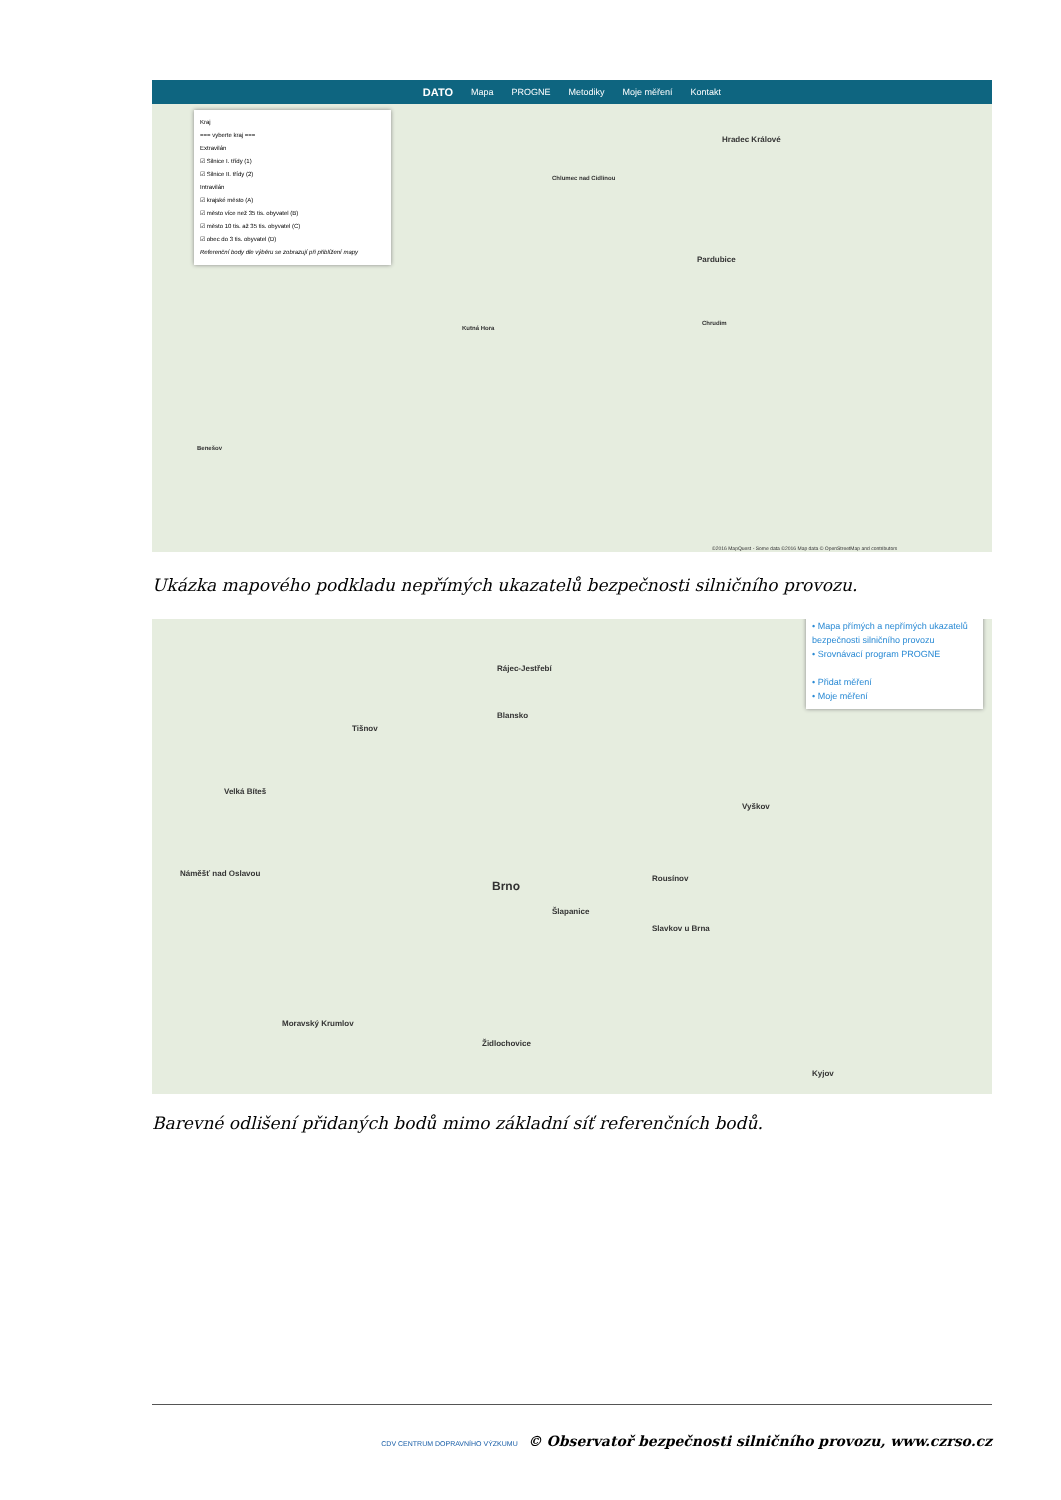DATO Mapa PROGNE Metodiky Moje měření Kontakt
Kraj
=== vyberte kraj ===
Extravilán
☑ Silnice I. třídy (1)
☑ Silnice II. třídy (2)
Intravilán
☑ krajské město (A)
☑ město více než 35 tis. obyvatel (B)
☑ město 10 tis. až 35 tis. obyvatel (C)
☑ obec do 3 tis. obyvatel (D)
Referenční body dle výběru se zobrazují při přiblížení mapy
Hradec Králové
Pardubice
Chlumec nad Cidlinou
Kutná Hora
Chrudim
Benešov
©2016 MapQuest - Some data ©2016 Map data © OpenStreetMap and contributors
Ukázka mapového podkladu nepřímých ukazatelů bezpečnosti silničního provozu.
• Mapa přímých a nepřímých ukazatelů bezpečnosti silničního provozu
• Srovnávací program PROGNE
• Přidat měření
• Moje měření
Brno
Rájec-Jestřebí
Blansko
Tišnov
Velká Bíteš
Vyškov
Náměšť nad Oslavou
Rousínov
Šlapanice
Slavkov u Brna
Moravský Krumlov
Židlochovice
Kyjov
Barevné odlišení přidaných bodů mimo základní síť referenčních bodů.
CDV CENTRUM DOPRAVNÍHO VÝZKUMU © Observatoř bezpečnosti silničního provozu, www.czrso.cz